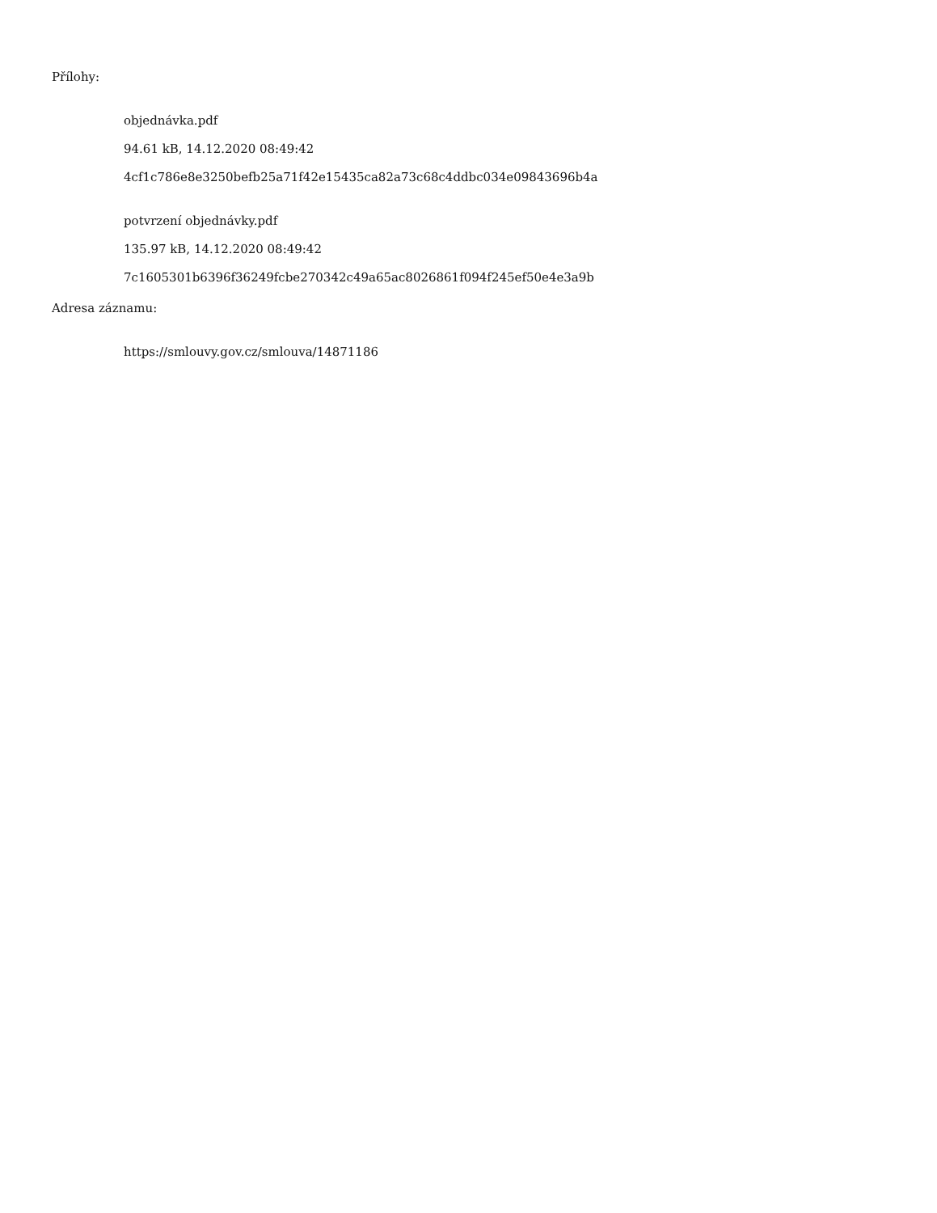Přílohy:
objednávka.pdf
94.61 kB, 14.12.2020 08:49:42
4cf1c786e8e3250befb25a71f42e15435ca82a73c68c4ddbc034e09843696b4a
potvrzení objednávky.pdf
135.97 kB, 14.12.2020 08:49:42
7c1605301b6396f36249fcbe270342c49a65ac8026861f094f245ef50e4e3a9b
Adresa záznamu:
https://smlouvy.gov.cz/smlouva/14871186